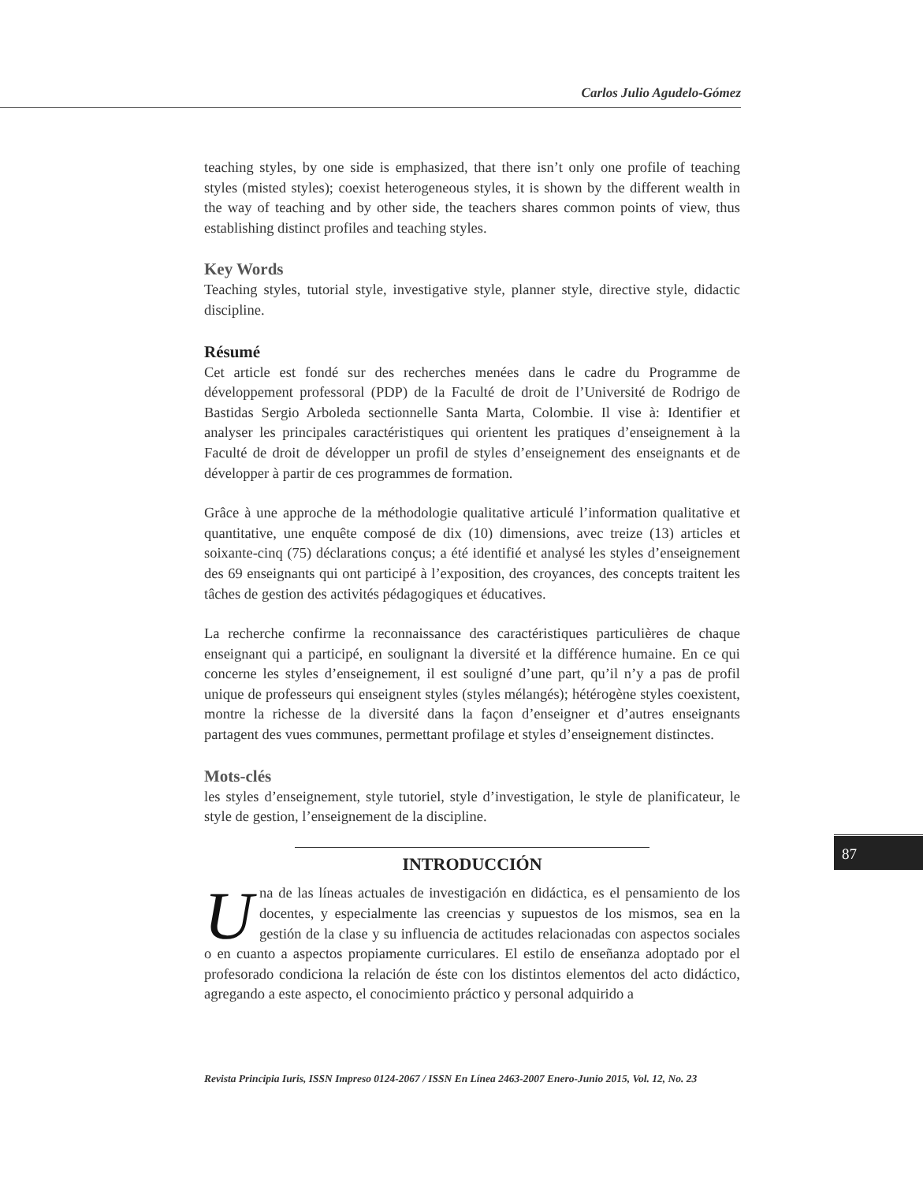Carlos Julio Agudelo-Gómez
teaching styles, by one side is emphasized, that there isn’t only one profile of teaching styles (misted styles); coexist heterogeneous styles, it is shown by the different wealth in the way of teaching and by other side, the teachers shares common points of view, thus establishing distinct profiles and teaching styles.
Key Words
Teaching styles, tutorial style, investigative style, planner style, directive style, didactic discipline.
Résumé
Cet article est fondé sur des recherches menées dans le cadre du Programme de développement professoral (PDP) de la Faculté de droit de l’Université de Rodrigo de Bastidas Sergio Arboleda sectionnelle Santa Marta, Colombie. Il vise à: Identifier et analyser les principales caractéristiques qui orientent les pratiques d’enseignement à la Faculté de droit de développer un profil de styles d’enseignement des enseignants et de développer à partir de ces programmes de formation.
Grâce à une approche de la méthodologie qualitative articulé l’information qualitative et quantitative, une enquête composé de dix (10) dimensions, avec treize (13) articles et soixante-cinq (75) déclarations conçus; a été identifié et analysé les styles d’enseignement des 69 enseignants qui ont participé à l’exposition, des croyances, des concepts traitent les tâches de gestion des activités pédagogiques et éducatives.
La recherche confirme la reconnaissance des caractéristiques particulières de chaque enseignant qui a participé, en soulignant la diversité et la différence humaine. En ce qui concerne les styles d’enseignement, il est souligné d’une part, qu’il n’y a pas de profil unique de professeurs qui enseignent styles (styles mélangés); hétérogène styles coexistent, montre la richesse de la diversité dans la façon d’enseigner et d’autres enseignants partagent des vues communes, permettant profilage et styles d’enseignement distinctes.
Mots-clés
les styles d’enseignement, style tutoriel, style d’investigation, le style de planificateur, le style de gestion, l’enseignement de la discipline.
INTRODUCCIÓN
Una de las líneas actuales de investigación en didáctica, es el pensamiento de los docentes, y especialmente las creencias y supuestos de los mismos, sea en la gestión de la clase y su influencia de actitudes relacionadas con aspectos sociales o en cuanto a aspectos propiamente curriculares. El estilo de enseñanza adoptado por el profesorado condiciona la relación de éste con los distintos elementos del acto didáctico, agregando a este aspecto, el conocimiento práctico y personal adquirido a
87
Revista Principia Iuris, ISSN Impreso 0124-2067 / ISSN En Línea 2463-2007 Enero-Junio 2015, Vol. 12, No. 23